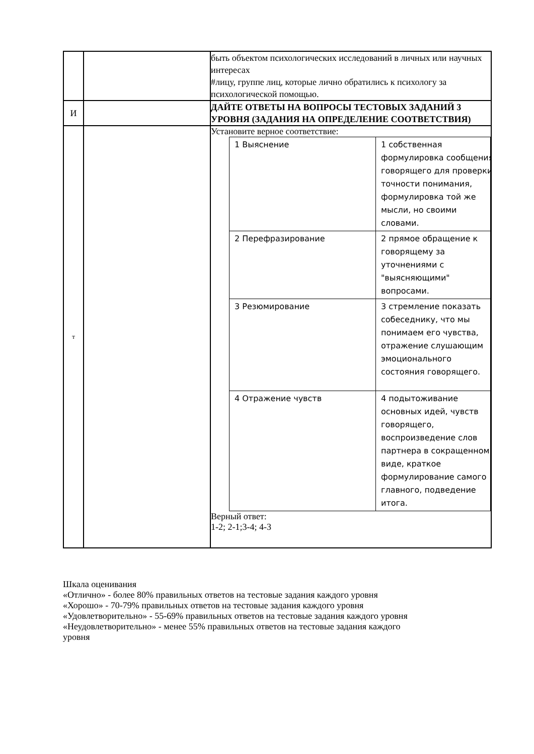| | | быть объектом психологических исследований в личных или научных интересах #лицу, группе лиц, которые лично обратились к психологу за психологической помощью. |
| И | | ДАЙТЕ ОТВЕТЫ НА ВОПРОСЫ ТЕСТОВЫХ ЗАДАНИЙ 3 УРОВНЯ (ЗАДАНИЯ НА ОПРЕДЕЛЕНИЕ СООТВЕТСТВИЯ) |
| т | | Установите верное соответствие: / 1 Выяснение / 1 собственная формулировка сообщения говорящего для проверки точности понимания, формулировка той же мысли, но своими словами. / / 2 Перефразирование / 2 прямое обращение к говорящему за уточнениями с "выясняющими" вопросами. / / 3 Резюмирование / 3 стремление показать собеседнику, что мы понимаем его чувства, отражение слушающим эмоционального состояния говорящего. / / 4 Отражение чувств / 4 подытоживание основных идей, чувств говорящего, воспроизведение слов партнера в сокращенном виде, краткое формулирование самого главного, подведение итога. / Верный ответ: 1-2; 2-1;3-4; 4-3 |
Шкала оценивания
«Отлично» - более 80% правильных ответов на тестовые задания каждого уровня
«Хорошо» - 70-79% правильных ответов на тестовые задания каждого уровня
«Удовлетворительно» - 55-69% правильных ответов на тестовые задания каждого уровня
«Неудовлетворительно» - менее 55% правильных ответов на тестовые задания каждого
уровня